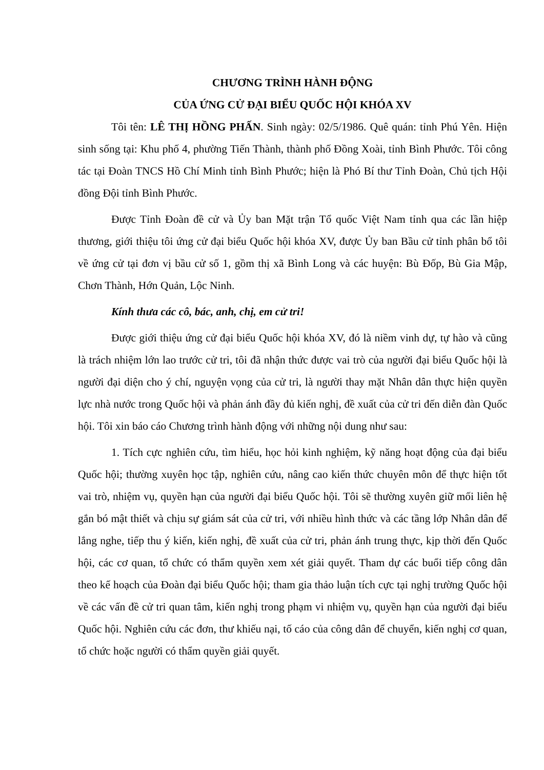CHƯƠNG TRÌNH HÀNH ĐỘNG
CỦA ỨNG CỬ ĐẠI BIỂU QUỐC HỘI KHÓA XV
Tôi tên: LÊ THỊ HỒNG PHẤN. Sinh ngày: 02/5/1986. Quê quán: tỉnh Phú Yên. Hiện sinh sống tại: Khu phố 4, phường Tiến Thành, thành phố Đồng Xoài, tỉnh Bình Phước. Tôi công tác tại Đoàn TNCS Hồ Chí Minh tỉnh Bình Phước; hiện là Phó Bí thư Tỉnh Đoàn, Chủ tịch Hội đồng Đội tỉnh Bình Phước.
Được Tỉnh Đoàn đề cử và Ủy ban Mặt trận Tổ quốc Việt Nam tỉnh qua các lần hiệp thương, giới thiệu tôi ứng cử đại biểu Quốc hội khóa XV, được Ủy ban Bầu cử tỉnh phân bổ tôi về ứng cử tại đơn vị bầu cử số 1, gồm thị xã Bình Long và các huyện: Bù Đốp, Bù Gia Mập, Chơn Thành, Hớn Quản, Lộc Ninh.
Kính thưa các cô, bác, anh, chị, em cử tri!
Được giới thiệu ứng cử đại biểu Quốc hội khóa XV, đó là niềm vinh dự, tự hào và cũng là trách nhiệm lớn lao trước cử tri, tôi đã nhận thức được vai trò của người đại biểu Quốc hội là người đại diện cho ý chí, nguyện vọng của cử tri, là người thay mặt Nhân dân thực hiện quyền lực nhà nước trong Quốc hội và phản ánh đầy đủ kiến nghị, đề xuất của cử tri đến diễn đàn Quốc hội. Tôi xin báo cáo Chương trình hành động với những nội dung như sau:
1. Tích cực nghiên cứu, tìm hiểu, học hỏi kinh nghiệm, kỹ năng hoạt động của đại biểu Quốc hội; thường xuyên học tập, nghiên cứu, nâng cao kiến thức chuyên môn để thực hiện tốt vai trò, nhiệm vụ, quyền hạn của người đại biểu Quốc hội. Tôi sẽ thường xuyên giữ mối liên hệ gắn bó mật thiết và chịu sự giám sát của cử tri, với nhiều hình thức và các tầng lớp Nhân dân để lắng nghe, tiếp thu ý kiến, kiến nghị, đề xuất của cử tri, phản ánh trung thực, kịp thời đến Quốc hội, các cơ quan, tổ chức có thẩm quyền xem xét giải quyết. Tham dự các buổi tiếp công dân theo kế hoạch của Đoàn đại biểu Quốc hội; tham gia thảo luận tích cực tại nghị trường Quốc hội về các vấn đề cử tri quan tâm, kiến nghị trong phạm vi nhiệm vụ, quyền hạn của người đại biểu Quốc hội. Nghiên cứu các đơn, thư khiếu nại, tố cáo của công dân để chuyển, kiến nghị cơ quan, tổ chức hoặc người có thẩm quyền giải quyết.